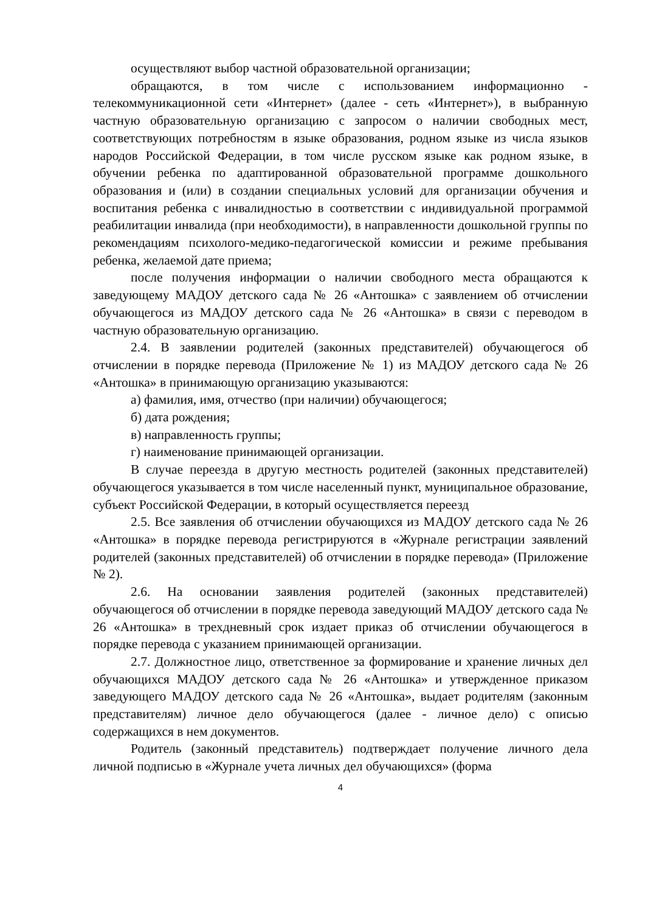осуществляют выбор частной образовательной организации;
обращаются, в том числе с использованием информационно - телекоммуникационной сети «Интернет» (далее - сеть «Интернет»), в выбранную частную образовательную организацию с запросом о наличии свободных мест, соответствующих потребностям в языке образования, родном языке из числа языков народов Российской Федерации, в том числе русском языке как родном языке, в обучении ребенка по адаптированной образовательной программе дошкольного образования и (или) в создании специальных условий для организации обучения и воспитания ребенка с инвалидностью в соответствии с индивидуальной программой реабилитации инвалида (при необходимости), в направленности дошкольной группы по рекомендациям психолого-медико-педагогической комиссии и режиме пребывания ребенка, желаемой дате приема;
после получения информации о наличии свободного места обращаются к заведующему МАДОУ детского сада № 26 «Антошка» с заявлением об отчислении обучающегося из МАДОУ детского сада № 26 «Антошка» в связи с переводом в частную образовательную организацию.
2.4. В заявлении родителей (законных представителей) обучающегося об отчислении в порядке перевода (Приложение № 1) из МАДОУ детского сада № 26 «Антошка» в принимающую организацию указываются:
а) фамилия, имя, отчество (при наличии) обучающегося;
б) дата рождения;
в) направленность группы;
г) наименование принимающей организации.
В случае переезда в другую местность родителей (законных представителей) обучающегося указывается в том числе населенный пункт, муниципальное образование, субъект Российской Федерации, в который осуществляется переезд
2.5. Все заявления об отчислении обучающихся из МАДОУ детского сада № 26 «Антошка» в порядке перевода регистрируются в «Журнале регистрации заявлений родителей (законных представителей) об отчислении в порядке перевода» (Приложение № 2).
2.6. На основании заявления родителей (законных представителей) обучающегося об отчислении в порядке перевода заведующий МАДОУ детского сада № 26 «Антошка» в трехдневный срок издает приказ об отчислении обучающегося в порядке перевода с указанием принимающей организации.
2.7. Должностное лицо, ответственное за формирование и хранение личных дел обучающихся МАДОУ детского сада № 26 «Антошка» и утвержденное приказом заведующего МАДОУ детского сада № 26 «Антошка», выдает родителям (законным представителям) личное дело обучающегося (далее - личное дело) с описью содержащихся в нем документов.
Родитель (законный представитель) подтверждает получение личного дела личной подписью в «Журнале учета личных дел обучающихся» (форма
4